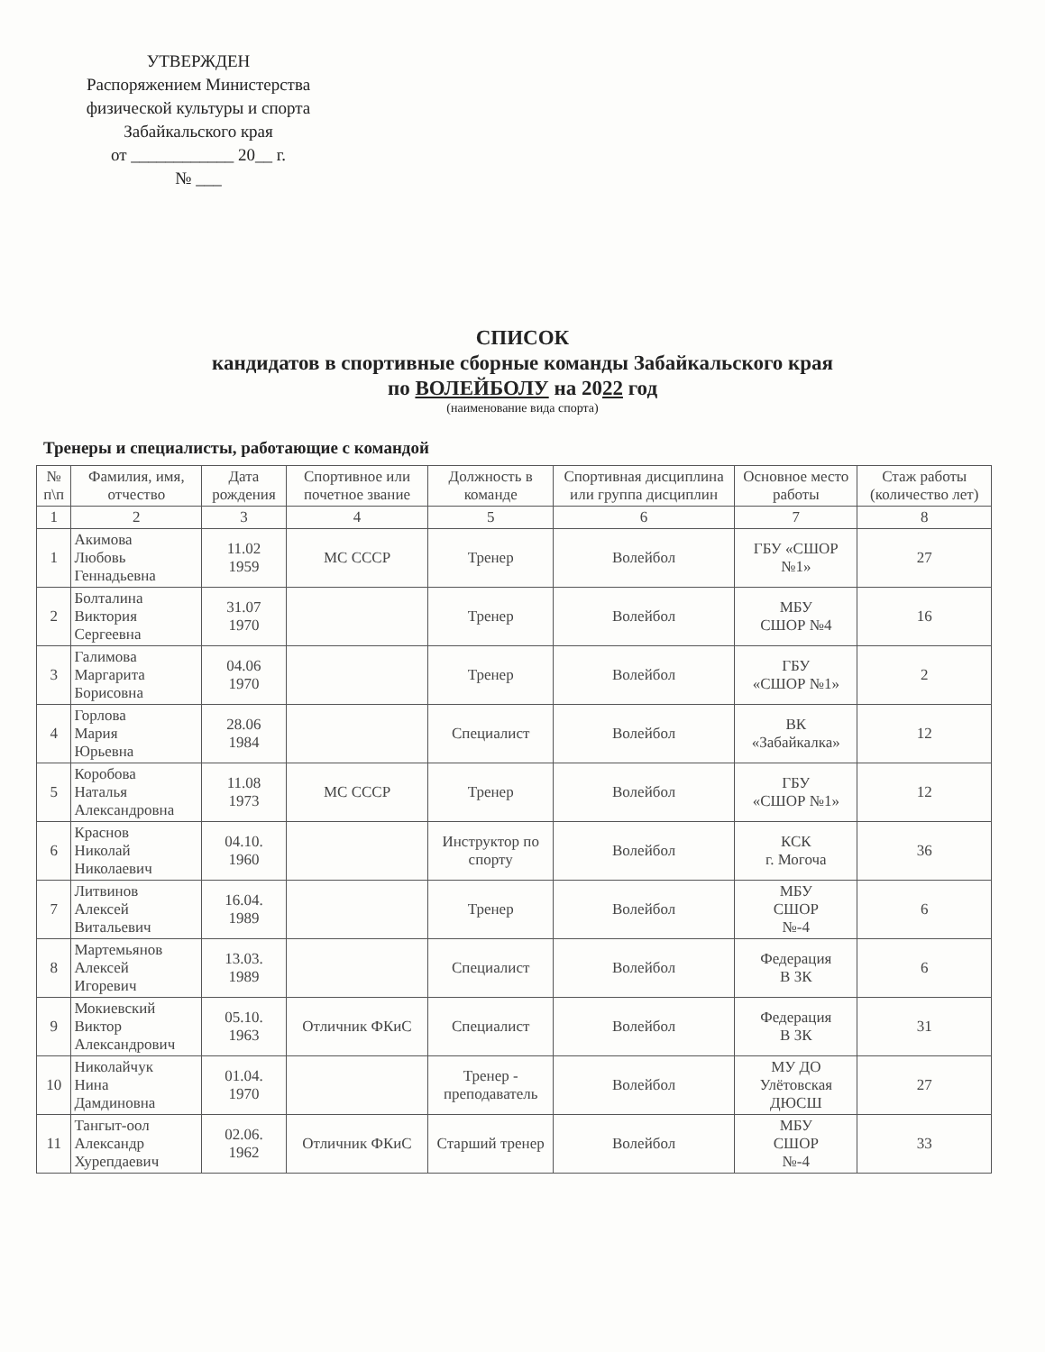УТВЕРЖДЕН
Распоряжением Министерства
физической культуры и спорта
Забайкальского края
от ____________ 20__ г.
№ ___
СПИСОК
кандидатов в спортивные сборные команды Забайкальского края
по ВОЛЕЙБОЛУ на 2022 год
(наименование вида спорта)
Тренеры и специалисты, работающие с командой
| № п\п | Фамилия, имя, отчество | Дата рождения | Спортивное или почетное звание | Должность в команде | Спортивная дисциплина или группа дисциплин | Основное место работы | Стаж работы (количество лет) |
| --- | --- | --- | --- | --- | --- | --- | --- |
| 1 | 2 | 3 | 4 | 5 | 6 | 7 | 8 |
| 1 | Акимова Любовь Геннадьевна | 11.02 1959 | МС СССР | Тренер | Волейбол | ГБУ «СШОР №1» | 27 |
| 2 | Болталина Виктория Сергеевна | 31.07 1970 | | Тренер | Волейбол | МБУ СШОР №4 | 16 |
| 3 | Галимова Маргарита Борисовна | 04.06 1970 | | Тренер | Волейбол | ГБУ «СШОР №1» | 2 |
| 4 | Горлова Мария Юрьевна | 28.06 1984 | | Специалист | Волейбол | ВК «Забайкалка» | 12 |
| 5 | Коробова Наталья Александровна | 11.08 1973 | МС СССР | Тренер | Волейбол | ГБУ «СШОР №1» | 12 |
| 6 | Краснов Николай Николаевич | 04.10. 1960 | | Инструктор по спорту | Волейбол | КСК г. Могоча | 36 |
| 7 | Литвинов Алексей Витальевич | 16.04. 1989 | | Тренер | Волейбол | МБУ СШОР №-4 | 6 |
| 8 | Мартемьянов Алексей Игоревич | 13.03. 1989 | | Специалист | Волейбол | Федерация В ЗК | 6 |
| 9 | Мокиевский Виктор Александрович | 05.10. 1963 | Отличник ФКиС | Специалист | Волейбол | Федерация В ЗК | 31 |
| 10 | Николайчук Нина Дамдиновна | 01.04. 1970 | | Тренер - преподаватель | Волейбол | МУ ДО Улётовская ДЮСШ | 27 |
| 11 | Тангыт-оол Александр Хурепдаевич | 02.06. 1962 | Отличник ФКиС | Старший тренер | Волейбол | МБУ СШОР №-4 | 33 |